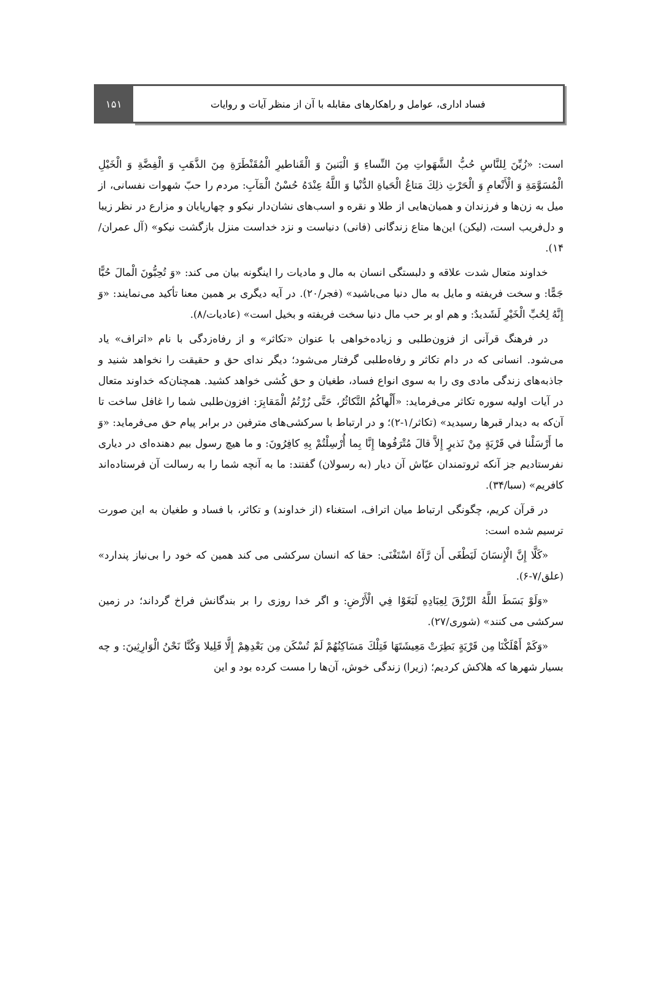۱۵۱ فساد اداری، عوامل و راهکارهای مقابله با آن از منظر آیات و روایات
است: «زُيِّنَ لِلنَّاسِ حُبُّ الشَّهَواتِ مِنَ النِّساءِ وَ الْبَنينَ وَ الْقَناطيرِ الْمُقَنْطَرَةِ مِنَ الذَّهَبِ وَ الْفِضَّةِ وَ الْخَيْلِ الْمُسَوَّمَةِ وَ الْأَنْعامِ وَ الْحَرْثِ ذلِكَ مَتاعُ الْحَياةِ الدُّنْيا وَ اللَّهُ عِنْدَهُ حُسْنُ الْمَآبِ: مردم را حبّ شهوات نفسانی، از میل به زن‌ها و فرزندان و همیان‌هایی از طلا و نقره و اسب‌های نشان‌دار نیکو و چهارپایان و مزارع در نظر زیبا و دل‌فریب است، (لیکن) این‌ها متاع زندگانی (فانی) دنیاست و نزد خداست منزل بازگشت نیکو» (آل عمران/۱۴).
خداوند متعال شدت علاقه و دلبستگی انسان به مال و مادیات را اینگونه بیان می کند: «وَ تُحِبُّونَ الْمالَ حُبًّا جَمًّا: و سخت فریفته و مایل به مال دنیا می‌باشید» (فجر/۲۰). در آیه دیگری بر همین معنا تأکید می‌نمایند: «وَ إِنَّهُ لِحُبِّ الْخَيْرِ لَشَديدٌ: و هم او بر حب مال دنیا سخت فریفته و بخیل است» (عادیات/۸).
در فرهنگ قرآنی از فزون‌طلبی و زیاده‌خواهی با عنوان «تکاثر» و از رفاه‌زدگی با نام «اتراف» یاد می‌شود. انسانی که در دام تکاثر و رفاه‌طلبی گرفتار می‌شود؛ دیگر ندای حق و حقیقت را نخواهد شنید و جاذبه‌های زندگی مادی وی را به سوی انواع فساد، طغیان و حق کُشی خواهد کشید. همچنان‌که خداوند متعال در آیات اولیه سوره تکاثر می‌فرماید: «أَلْهاكُمُ التَّكاثُرُ، حَتَّى زُرْتُمُ الْمَقابِرَ: افزون‌طلبی شما را غافل ساخت تا آن‌که به دیدار قبرها رسیدید» (تکاثر/۱-۲)؛ و در ارتباط با سرکشی‌های مترفین در برابر پیام حق می‌فرماید: «وَ ما أَرْسَلْنا في قَرْيَةٍ مِنْ نَذيرٍ إِلاَّ قالَ مُتْرَفُوها إِنَّا بِما أُرْسِلْتُمْ بِهِ كافِرُونَ: و ما هیچ رسول بیم دهنده‌ای در دیاری نفرستادیم جز آنکه ثروتمندان عیّاش آن دیار (به رسولان) گفتند: ما به آنچه شما را به رسالت آن فرستاده‌اند کافریم» (سبا/۳۴).
در قرآن کریم، چگونگی ارتباط میان اتراف، استغناء (از خداوند) و تکاثر، با فساد و طغیان به این صورت ترسیم شده است:
«كَلَّا إِنَّ الْإِنسَانَ لَيَطْغَى أَن رَّآهُ اسْتَغْنَى: حقا که انسان سرکشی می کند همین که خود را بی‌نیاز پندارد» (علق/۷-۶).
«وَلَوْ بَسَطَ اللَّهُ الرِّزْقَ لِعِبَادِهِ لَبَغَوْا فِي الْأَرْضِ: و اگر خدا روزی را بر بندگانش فراخ گرداند؛ در زمین سرکشی می کنند» (شوری/۲۷).
«وَكَمْ أَهْلَكْنَا مِن قَرْيَةٍ بَطِرَتْ مَعِيشَتَهَا فَتِلْكَ مَسَاكِنُهُمْ لَمْ تُسْكَن مِن بَعْدِهِمْ إِلَّا قَلِيلا وَكُنَّا نَحْنُ الْوَارِثِينَ: و چه بسیار شهرها که هلاکش کردیم؛ (زیرا) زندگی خوش، آن‌ها را مست کرده بود و این